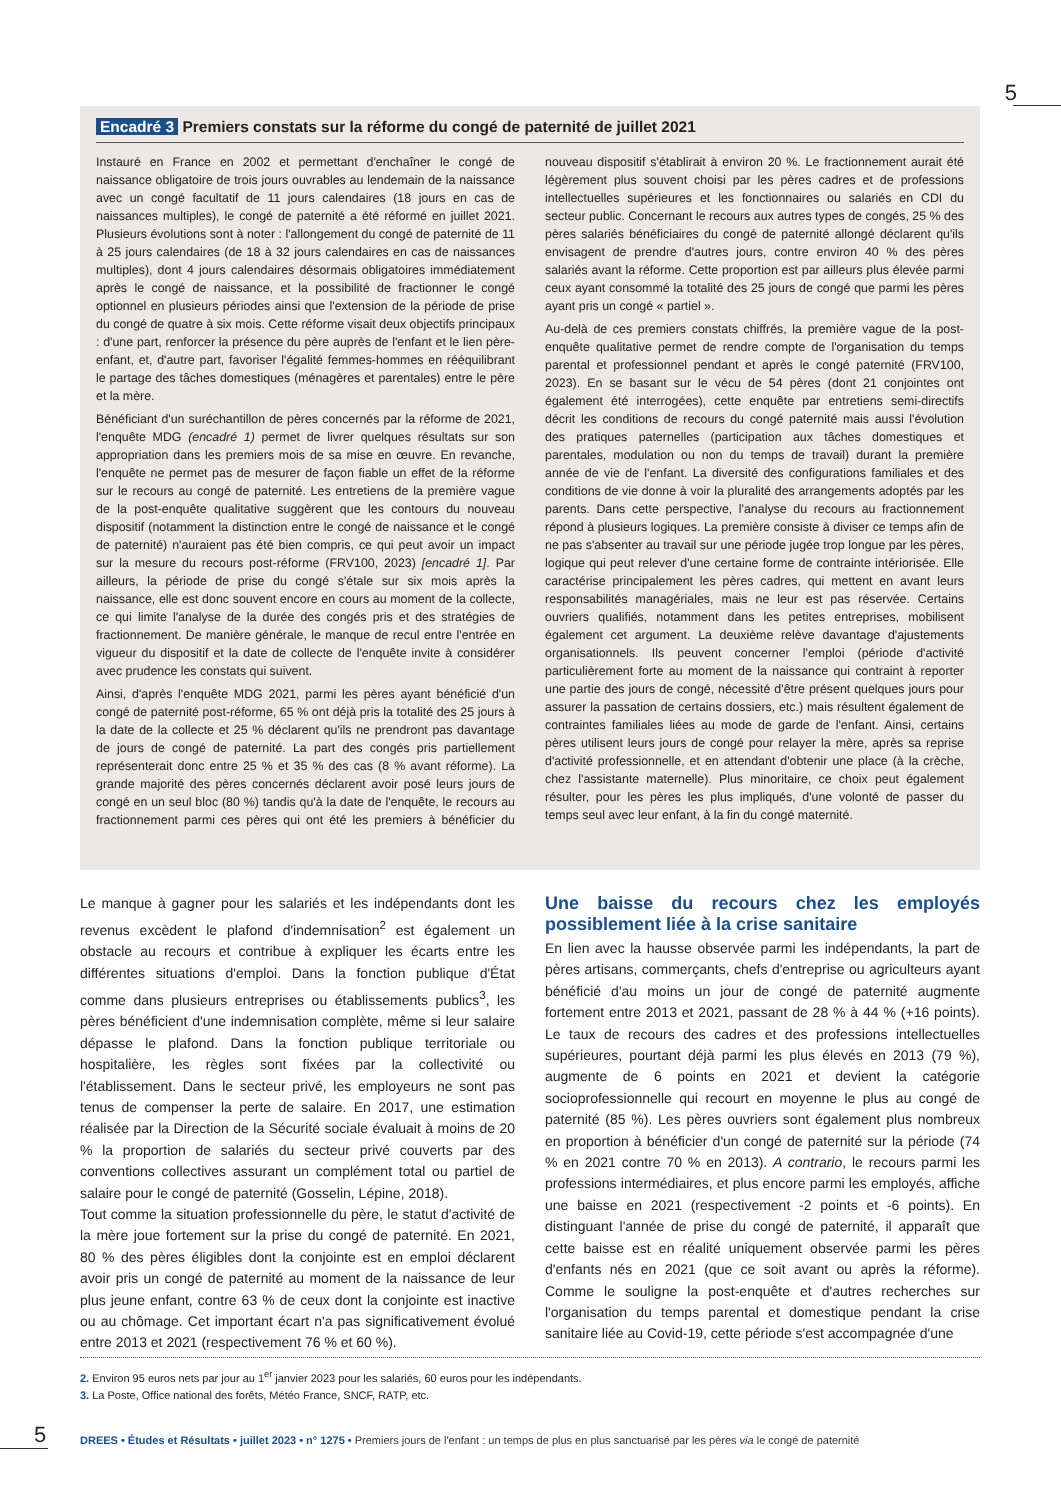5
Encadré 3 Premiers constats sur la réforme du congé de paternité de juillet 2021
Instauré en France en 2002 et permettant d'enchaîner le congé de naissance obligatoire de trois jours ouvrables au lendemain de la naissance avec un congé facultatif de 11 jours calendaires (18 jours en cas de naissances multiples), le congé de paternité a été réformé en juillet 2021. Plusieurs évolutions sont à noter : l'allongement du congé de paternité de 11 à 25 jours calendaires (de 18 à 32 jours calendaires en cas de naissances multiples), dont 4 jours calendaires désormais obligatoires immédiatement après le congé de naissance, et la possibilité de fractionner le congé optionnel en plusieurs périodes ainsi que l'extension de la période de prise du congé de quatre à six mois. Cette réforme visait deux objectifs principaux : d'une part, renforcer la présence du père auprès de l'enfant et le lien père-enfant, et, d'autre part, favoriser l'égalité femmes-hommes en rééquilibrant le partage des tâches domestiques (ménagères et parentales) entre le père et la mère.
Bénéficiant d'un suréchantillon de pères concernés par la réforme de 2021, l'enquête MDG (encadré 1) permet de livrer quelques résultats sur son appropriation dans les premiers mois de sa mise en œuvre. En revanche, l'enquête ne permet pas de mesurer de façon fiable un effet de la réforme sur le recours au congé de paternité. Les entretiens de la première vague de la post-enquête qualitative suggèrent que les contours du nouveau dispositif (notamment la distinction entre le congé de naissance et le congé de paternité) n'auraient pas été bien compris, ce qui peut avoir un impact sur la mesure du recours post-réforme (FRV100, 2023) [encadré 1]. Par ailleurs, la période de prise du congé s'étale sur six mois après la naissance, elle est donc souvent encore en cours au moment de la collecte, ce qui limite l'analyse de la durée des congés pris et des stratégies de fractionnement. De manière générale, le manque de recul entre l'entrée en vigueur du dispositif et la date de collecte de l'enquête invite à considérer avec prudence les constats qui suivent.
Ainsi, d'après l'enquête MDG 2021, parmi les pères ayant bénéficié d'un congé de paternité post-réforme, 65 % ont déjà pris la totalité des 25 jours à la date de la collecte et 25 % déclarent qu'ils ne prendront pas davantage de jours de congé de paternité. La part des congés pris partiellement représenterait donc entre 25 % et 35 % des cas (8 % avant réforme). La grande majorité des pères concernés déclarent avoir posé leurs jours de congé en un seul bloc (80 %) tandis qu'à la date de l'enquête, le recours au fractionnement parmi ces pères qui ont été les premiers à bénéficier du nouveau dispositif s'établirait à environ 20 %. Le fractionnement aurait été légèrement plus souvent choisi par les pères cadres et de professions intellectuelles supérieures et les fonctionnaires ou salariés en CDI du secteur public. Concernant le recours aux autres types de congés, 25 % des pères salariés bénéficiaires du congé de paternité allongé déclarent qu'ils envisagent de prendre d'autres jours, contre environ 40 % des pères salariés avant la réforme. Cette proportion est par ailleurs plus élevée parmi ceux ayant consommé la totalité des 25 jours de congé que parmi les pères ayant pris un congé « partiel ».
Au-delà de ces premiers constats chiffrés, la première vague de la post-enquête qualitative permet de rendre compte de l'organisation du temps parental et professionnel pendant et après le congé paternité (FRV100, 2023). En se basant sur le vécu de 54 pères (dont 21 conjointes ont également été interrogées), cette enquête par entretiens semi-directifs décrit les conditions de recours du congé paternité mais aussi l'évolution des pratiques paternelles (participation aux tâches domestiques et parentales, modulation ou non du temps de travail) durant la première année de vie de l'enfant. La diversité des configurations familiales et des conditions de vie donne à voir la pluralité des arrangements adoptés par les parents. Dans cette perspective, l'analyse du recours au fractionnement répond à plusieurs logiques. La première consiste à diviser ce temps afin de ne pas s'absenter au travail sur une période jugée trop longue par les pères, logique qui peut relever d'une certaine forme de contrainte intériorisée. Elle caractérise principalement les pères cadres, qui mettent en avant leurs responsabilités managériales, mais ne leur est pas réservée. Certains ouvriers qualifiés, notamment dans les petites entreprises, mobilisent également cet argument. La deuxième relève davantage d'ajustements organisationnels. Ils peuvent concerner l'emploi (période d'activité particulièrement forte au moment de la naissance qui contraint à reporter une partie des jours de congé, nécessité d'être présent quelques jours pour assurer la passation de certains dossiers, etc.) mais résultent également de contraintes familiales liées au mode de garde de l'enfant. Ainsi, certains pères utilisent leurs jours de congé pour relayer la mère, après sa reprise d'activité professionnelle, et en attendant d'obtenir une place (à la crèche, chez l'assistante maternelle). Plus minoritaire, ce choix peut également résulter, pour les pères les plus impliqués, d'une volonté de passer du temps seul avec leur enfant, à la fin du congé maternité.
Le manque à gagner pour les salariés et les indépendants dont les revenus excèdent le plafond d'indemnisation<sup>2</sup> est également un obstacle au recours et contribue à expliquer les écarts entre les différentes situations d'emploi. Dans la fonction publique d'État comme dans plusieurs entreprises ou établissements publics<sup>3</sup>, les pères bénéficient d'une indemnisation complète, même si leur salaire dépasse le plafond. Dans la fonction publique territoriale ou hospitalière, les règles sont fixées par la collectivité ou l'établissement. Dans le secteur privé, les employeurs ne sont pas tenus de compenser la perte de salaire. En 2017, une estimation réalisée par la Direction de la Sécurité sociale évaluait à moins de 20 % la proportion de salariés du secteur privé couverts par des conventions collectives assurant un complément total ou partiel de salaire pour le congé de paternité (Gosselin, Lépine, 2018).
Tout comme la situation professionnelle du père, le statut d'activité de la mère joue fortement sur la prise du congé de paternité. En 2021, 80 % des pères éligibles dont la conjointe est en emploi déclarent avoir pris un congé de paternité au moment de la naissance de leur plus jeune enfant, contre 63 % de ceux dont la conjointe est inactive ou au chômage. Cet important écart n'a pas significativement évolué entre 2013 et 2021 (respectivement 76 % et 60 %).
Une baisse du recours chez les employés possiblement liée à la crise sanitaire
En lien avec la hausse observée parmi les indépendants, la part de pères artisans, commerçants, chefs d'entreprise ou agriculteurs ayant bénéficié d'au moins un jour de congé de paternité augmente fortement entre 2013 et 2021, passant de 28 % à 44 % (+16 points). Le taux de recours des cadres et des professions intellectuelles supérieures, pourtant déjà parmi les plus élevés en 2013 (79 %), augmente de 6 points en 2021 et devient la catégorie socioprofessionnelle qui recourt en moyenne le plus au congé de paternité (85 %). Les pères ouvriers sont également plus nombreux en proportion à bénéficier d'un congé de paternité sur la période (74 % en 2021 contre 70 % en 2013). A contrario, le recours parmi les professions intermédiaires, et plus encore parmi les employés, affiche une baisse en 2021 (respectivement -2 points et -6 points). En distinguant l'année de prise du congé de paternité, il apparaît que cette baisse est en réalité uniquement observée parmi les pères d'enfants nés en 2021 (que ce soit avant ou après la réforme). Comme le souligne la post-enquête et d'autres recherches sur l'organisation du temps parental et domestique pendant la crise sanitaire liée au Covid-19, cette période s'est accompagnée d'une
2. Environ 95 euros nets par jour au 1<sup>er</sup> janvier 2023 pour les salariés, 60 euros pour les indépendants.
3. La Poste, Office national des forêts, Météo France, SNCF, RATP, etc.
5
DREES • Études et Résultats • juillet 2023 • n° 1275 • Premiers jours de l'enfant : un temps de plus en plus sanctuarisé par les pères via le congé de paternité